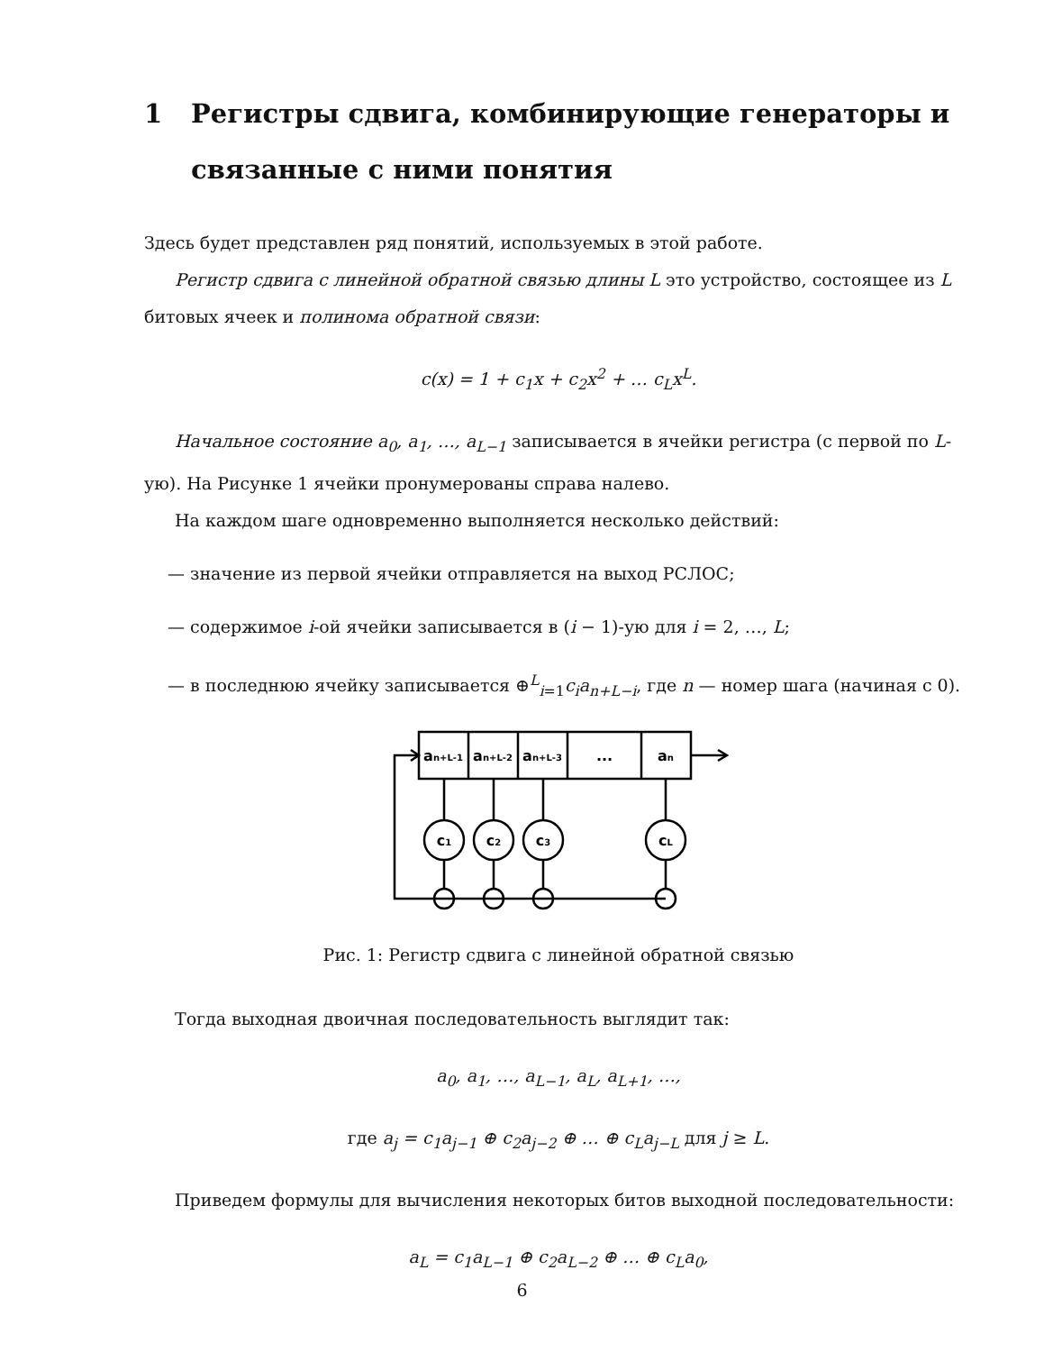1 Регистры сдвига, комбинирующие генераторы и связанные с ними понятия
Здесь будет представлен ряд понятий, используемых в этой работе.
Регистр сдвига с линейной обратной связью длины L это устройство, состоящее из L битовых ячеек и полинома обратной связи:
c(x) = 1 + c<sub>1</sub>x + c<sub>2</sub>x<sup>2</sup> + … c<sub>L</sub>x<sup>L</sup>.
Начальное состояние a<sub>0</sub>, a<sub>1</sub>, …, a<sub>L−1</sub> записывается в ячейки регистра (с первой по L-ую). На Рисунке 1 ячейки пронумерованы справа налево.
На каждом шаге одновременно выполняется несколько действий:
— значение из первой ячейки отправляется на выход РСЛОС;
— содержимое i-ой ячейки записывается в (i − 1)-ую для i = 2, …, L;
— в последнюю ячейку записывается ⊕<sup>L</sup><sub>i=1</sub>c<sub>i</sub>a<sub>n+L−i</sub>, где n — номер шага (начиная с 0).
an+L-1
an+L-2
an+L-3
...
an
c1
c2
c3
cL
Рис. 1: Регистр сдвига с линейной обратной связью
Тогда выходная двоичная последовательность выглядит так:
a<sub>0</sub>, a<sub>1</sub>, …, a<sub>L−1</sub>, a<sub>L</sub>, a<sub>L+1</sub>, …,
где a<sub>j</sub> = c<sub>1</sub>a<sub>j−1</sub> ⊕ c<sub>2</sub>a<sub>j−2</sub> ⊕ … ⊕ c<sub>L</sub>a<sub>j−L</sub> для j ≥ L.
Приведем формулы для вычисления некоторых битов выходной последовательности:
a<sub>L</sub> = c<sub>1</sub>a<sub>L−1</sub> ⊕ c<sub>2</sub>a<sub>L−2</sub> ⊕ … ⊕ c<sub>L</sub>a<sub>0</sub>,
6